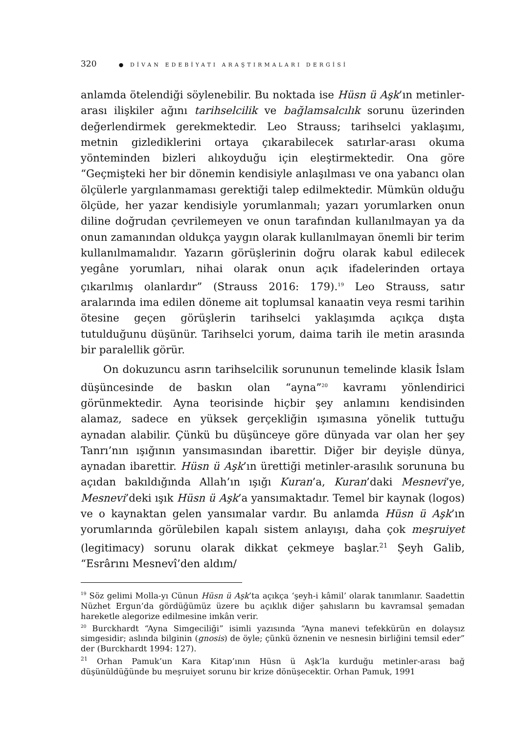320 ● DİVAN EDEBİYATI ARAŞTIRMALARI DERGİSİ
anlamda ötelendiği söylenebilir. Bu noktada ise Hüsn ü Aşk’ın metinler-arası ilişkiler ağını tarihselcilik ve bağlamsalcılık sorunu üzerinden değerlendirmek gerekmektedir. Leo Strauss; tarihselci yaklaşımı, metnin gizlediklerini ortaya çıkarabilecek satırlar-arası okuma yönteminden bizleri alıkoyduğu için eleştirmektedir. Ona göre “Geçmişteki her bir dönemin kendisiyle anlaşılması ve ona yabancı olan ölçülerle yargılanmaması gerektiği talep edilmektedir. Mümkün olduğu ölçüde, her yazar kendisiyle yorumlanmalı; yazarı yorumlarken onun diline doğrudan çevrilemeyen ve onun tarafından kullanılmayan ya da onun zamanından oldukça yaygın olarak kullanılmayan önemli bir terim kullanılmamalıdır. Yazarın görüşlerinin doğru olarak kabul edilecek yegâne yorumları, nihai olarak onun açık ifadelerinden ortaya çıkarılmış olanlardır” (Strauss 2016: 179).<sup>19</sup> Leo Strauss, satır aralarında ima edilen döneme ait toplumsal kanaatin veya resmi tarihin ötesine geçen görüşlerin tarihselci yaklaşımda açıkça dışta tutulduğunu düşünür. Tarihselci yorum, daima tarih ile metin arasında bir paralellik görür.
On dokuzuncu asrın tarihselcilik sorununun temelinde klasik İslam düşüncesinde de baskın olan “ayna”<sup>20</sup> kavramı yönlendirici görünmektedir. Ayna teorisinde hiçbir şey anlamını kendisinden alamaz, sadece en yüksek gerçekliğin ışımasına yönelik tuttuğu aynadan alabilir. Çünkü bu düşünceye göre dünyada var olan her şey Tanrı’nın ışığının yansımasından ibarettir. Diğer bir deyişle dünya, aynadan ibarettir. Hüsn ü Aşk’ın ürettiği metinler-arasılık sorununa bu açıdan bakıldığında Allah’ın ışığı Kuran’a, Kuran’daki Mesnevi’ye, Mesnevi’deki ışık Hüsn ü Aşk’a yansımaktadır. Temel bir kaynak (logos) ve o kaynaktan gelen yansımalar vardır. Bu anlamda Hüsn ü Aşk’ın yorumlarında görülebilen kapalı sistem anlayışı, daha çok meşruiyet (legitimacy) sorunu olarak dikkat çekmeye başlar.<sup>21</sup> Şeyh Galib, “Esrârını Mesnevî’den aldım/
<sup>19</sup> Söz gelimi Molla-yı Cünun Hüsn ü Aşk’ta açıkça ‘şeyh-i kâmil’ olarak tanımlanır. Saadettin Nüzhet Ergun’da gördüğümüz üzere bu açıklık diğer şahısların bu kavramsal şemadan hareketle alegorize edilmesine imkân verir.
<sup>20</sup> Burckhardt “Ayna Simgeciliği” isimli yazısında “Ayna manevi tefekkürün en dolaysız simgesidir; aslında bilginin (gnosis) de öyle; çünkü öznenin ve nesnesin birliğini temsil eder” der (Burckhardt 1994: 127).
<sup>21</sup> Orhan Pamuk’un Kara Kitap’ının Hüsn ü Aşk’la kurduğu metinler-arası bağ düşünüldüğünde bu meşruiyet sorunu bir krize dönüşecektir. Orhan Pamuk, 1991